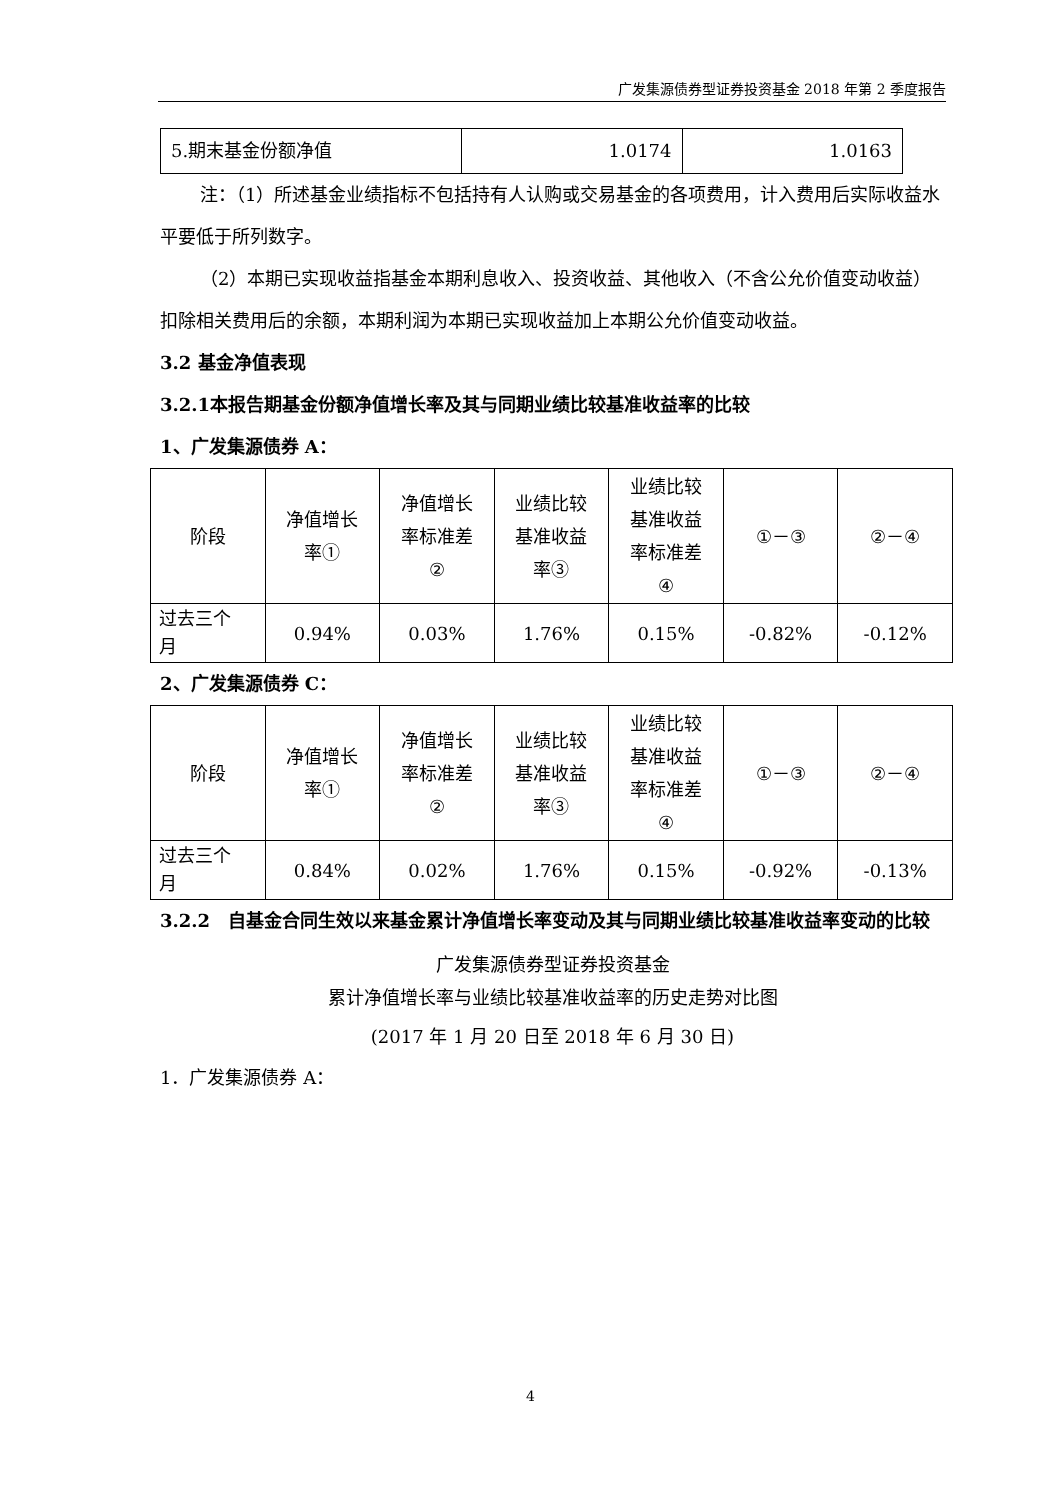广发集源债券型证券投资基金 2018 年第 2 季度报告
| 5.期末基金份额净值 | 1.0174 | 1.0163 |
注：（1）所述基金业绩指标不包括持有人认购或交易基金的各项费用，计入费用后实际收益水平要低于所列数字。
（2）本期已实现收益指基金本期利息收入、投资收益、其他收入（不含公允价值变动收益）扣除相关费用后的余额，本期利润为本期已实现收益加上本期公允价值变动收益。
3.2 基金净值表现
3.2.1本报告期基金份额净值增长率及其与同期业绩比较基准收益率的比较
1、广发集源债券 A：
| 阶段 | 净值增长 率① | 净值增长 率标准差 ② | 业绩比较 基准收益 率③ | 业绩比较 基准收益 率标准差 ④ | ①－③ | ②－④ |
| 过去三个 月 | 0.94% | 0.03% | 1.76% | 0.15% | -0.82% | -0.12% |
2、广发集源债券 C：
| 阶段 | 净值增长 率① | 净值增长 率标准差 ② | 业绩比较 基准收益 率③ | 业绩比较 基准收益 率标准差 ④ | ①－③ | ②－④ |
| 过去三个 月 | 0.84% | 0.02% | 1.76% | 0.15% | -0.92% | -0.13% |
3.2.2　自基金合同生效以来基金累计净值增长率变动及其与同期业绩比较基准收益率变动的比较
广发集源债券型证券投资基金
累计净值增长率与业绩比较基准收益率的历史走势对比图
(2017 年 1 月 20 日至 2018 年 6 月 30 日)
1．广发集源债券 A：
4